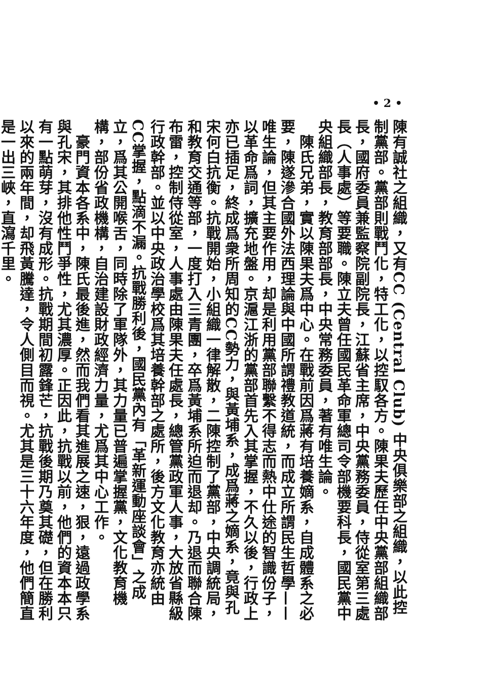• 2 •
陳有誠社之組織，又有CC (Central Club) 中央俱樂部之組織，以此控制黨部。黨部則戰鬥化，特工化，以控馭各方。陳果夫歷任中央黨部組織部長，國府委員兼監察院副院長，江蘇省主席，中央黨務委員，侍從室第三處長（人事處）等要職。陳立夫曾任國民革命軍總司令部機要科長，國民黨中央組織部長，教育部部長，中央常務委員，著有唯生論。
　陳氏兄弟，實以陳果夫爲中心。在戰前因爲蔣有培養嫡系，自成體系之必要，陳遂滲合國外法西理論與中國所謂禮教道統，而成立所謂民生哲學——唯生論，但其主要作用，却是利用黨部聯繫不得志而熱中仕途的智識份子，以革命爲詞，擴充地盤。京滬江浙的黨部首先入其掌握，不久以後，行政上亦已插足，終成爲衆所周知的CC勢力，與黃埔系，成爲蔣之嫡系，竟與孔宋何白抗衡。抗戰開始，小組織一律解散，二陳控制了黨部，中央調統局，和教育交通等部，一度打入三青團，卒爲黃埔系所迫而退却。乃退而聯合陳布雷，控制侍從室，人事處由陳果夫任處長，總管黨政軍人事，大放省縣級行政幹部。並以中央政治學校爲其培養幹部之處所，後方文化教育亦統由CC掌握，點滴不漏。抗戰勝利後，國民黨內有「革新運動座談會」之成立，爲其公開喉舌，同時除了軍隊外，其力量已普遍掌握黨，文化教育機構，部份省政機構，自治建設財政經濟力量，尤爲其中心工作。
　豪門資本各系中，陳氏最後進，然而我們看其進展之速，狠，遠過政學系與孔宋，其排他性鬥爭性，尤其濃厚。正因此，抗戰以前，他們的資本本只有一點萌芽，沒有成形。抗戰期間初露鋒芒，抗戰後期乃奠其礎，但在勝利以來的兩年間，却飛黃騰達，令人側目而視。尤其是三十六年度，他們簡直是一出三峽，直瀉千里。